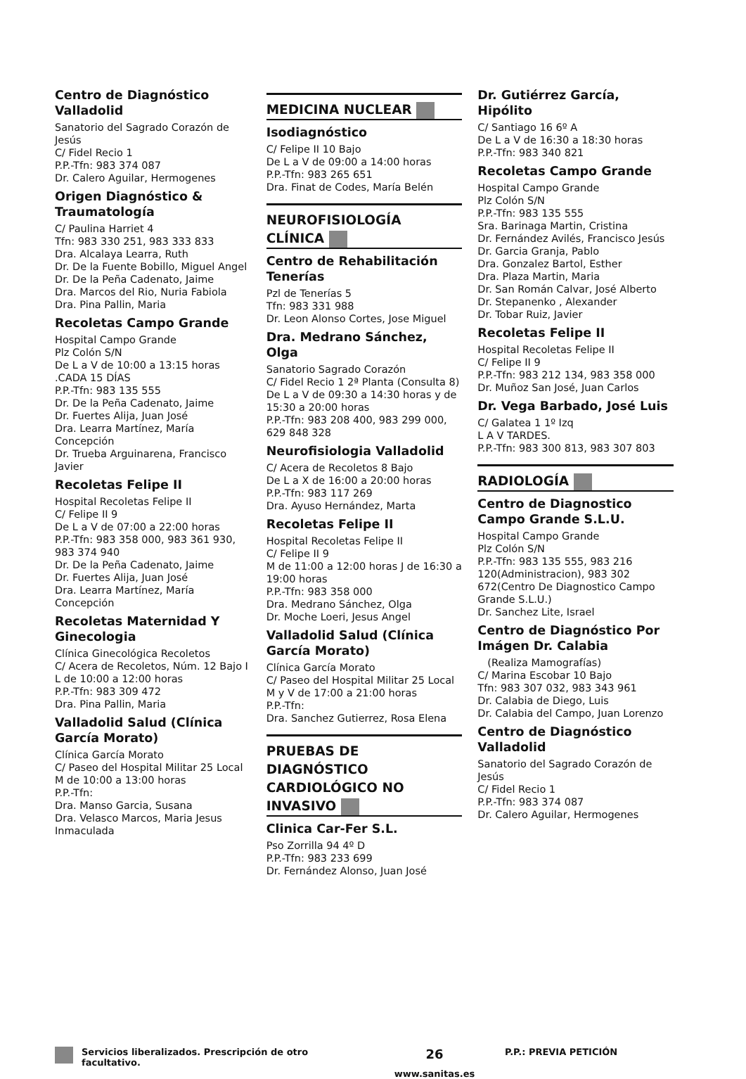Centro de Diagnóstico Valladolid
Sanatorio del Sagrado Corazón de Jesús
C/ Fidel Recio 1
P.P.-Tfn: 983 374 087
Dr. Calero Aguilar, Hermogenes
Origen Diagnóstico & Traumatología
C/ Paulina Harriet 4
Tfn: 983 330 251, 983 333 833
Dra. Alcalaya Learra, Ruth
Dr. De la Fuente Bobillo, Miguel Angel
Dr. De la Peña Cadenato, Jaime
Dra. Marcos del Rio, Nuria Fabiola
Dra. Pina Pallin, Maria
Recoletas Campo Grande
Hospital Campo Grande
Plz Colón S/N
De L a V de 10:00 a 13:15 horas .CADA 15 DÍAS
P.P.-Tfn: 983 135 555
Dr. De la Peña Cadenato, Jaime
Dr. Fuertes Alija, Juan José
Dra. Learra Martínez, María Concepción
Dr. Trueba Arguinarena, Francisco Javier
Recoletas Felipe II
Hospital Recoletas Felipe II
C/ Felipe II 9
De L a V de 07:00 a 22:00 horas
P.P.-Tfn: 983 358 000, 983 361 930, 983 374 940
Dr. De la Peña Cadenato, Jaime
Dr. Fuertes Alija, Juan José
Dra. Learra Martínez, María Concepción
Recoletas Maternidad Y Ginecologia
Clínica Ginecológica Recoletos
C/ Acera de Recoletos, Núm. 12 Bajo I
L de 10:00 a 12:00 horas
P.P.-Tfn: 983 309 472
Dra. Pina Pallin, Maria
Valladolid Salud (Clínica García Morato)
Clínica García Morato
C/ Paseo del Hospital Militar 25 Local
M de 10:00 a 13:00 horas
P.P.-Tfn:
Dra. Manso Garcia, Susana
Dra. Velasco Marcos, Maria Jesus Inmaculada
MEDICINA NUCLEAR
Isodiagnóstico
C/ Felipe II 10 Bajo
De L a V de 09:00 a 14:00 horas
P.P.-Tfn: 983 265 651
Dra. Finat de Codes, María Belén
NEUROFISIOLOGÍA CLÍNICA
Centro de Rehabilitación Tenerías
Pzl de Tenerías 5
Tfn: 983 331 988
Dr. Leon Alonso Cortes, Jose Miguel
Dra. Medrano Sánchez, Olga
Sanatorio Sagrado Corazón
C/ Fidel Recio 1 2ª Planta (Consulta 8)
De L a V de 09:30 a 14:30 horas y de 15:30 a 20:00 horas
P.P.-Tfn: 983 208 400, 983 299 000, 629 848 328
Neurofisiologia Valladolid
C/ Acera de Recoletos 8 Bajo
De L a X de 16:00 a 20:00 horas
P.P.-Tfn: 983 117 269
Dra. Ayuso Hernández, Marta
Recoletas Felipe II
Hospital Recoletas Felipe II
C/ Felipe II 9
M de 11:00 a 12:00 horas J de 16:30 a 19:00 horas
P.P.-Tfn: 983 358 000
Dra. Medrano Sánchez, Olga
Dr. Moche Loeri, Jesus Angel
Valladolid Salud (Clínica García Morato)
Clínica García Morato
C/ Paseo del Hospital Militar 25 Local
M y V de 17:00 a 21:00 horas
P.P.-Tfn:
Dra. Sanchez Gutierrez, Rosa Elena
PRUEBAS DE DIAGNÓSTICO CARDIOLÓGICO NO INVASIVO
Clinica Car-Fer S.L.
Pso Zorrilla 94 4º D
P.P.-Tfn: 983 233 699
Dr. Fernández Alonso, Juan José
Dr. Gutiérrez García, Hipólito
C/ Santiago 16 6º A
De L a V de 16:30 a 18:30 horas
P.P.-Tfn: 983 340 821
Recoletas Campo Grande
Hospital Campo Grande
Plz Colón S/N
P.P.-Tfn: 983 135 555
Sra. Barinaga Martin, Cristina
Dr. Fernández Avilés, Francisco Jesús
Dr. Garcia Granja, Pablo
Dra. Gonzalez Bartol, Esther
Dra. Plaza Martin, Maria
Dr. San Román Calvar, José Alberto
Dr. Stepanenko , Alexander
Dr. Tobar Ruiz, Javier
Recoletas Felipe II
Hospital Recoletas Felipe II
C/ Felipe II 9
P.P.-Tfn: 983 212 134, 983 358 000
Dr. Muñoz San José, Juan Carlos
Dr. Vega Barbado, José Luis
C/ Galatea 1 1º Izq
L A V TARDES.
P.P.-Tfn: 983 300 813, 983 307 803
RADIOLOGÍA
Centro de Diagnostico Campo Grande S.L.U.
Hospital Campo Grande
Plz Colón S/N
P.P.-Tfn: 983 135 555, 983 216 120(Administracion), 983 302 672(Centro De Diagnostico Campo Grande S.L.U.)
Dr. Sanchez Lite, Israel
Centro de Diagnóstico Por Imágen Dr. Calabia
(Realiza Mamografías)
C/ Marina Escobar 10 Bajo
Tfn: 983 307 032, 983 343 961
Dr. Calabia de Diego, Luis
Dr. Calabia del Campo, Juan Lorenzo
Centro de Diagnóstico Valladolid
Sanatorio del Sagrado Corazón de Jesús
C/ Fidel Recio 1
P.P.-Tfn: 983 374 087
Dr. Calero Aguilar, Hermogenes
Servicios liberalizados. Prescripción de otro facultativo.
26
www.sanitas.es
P.P.: PREVIA PETICIÓN